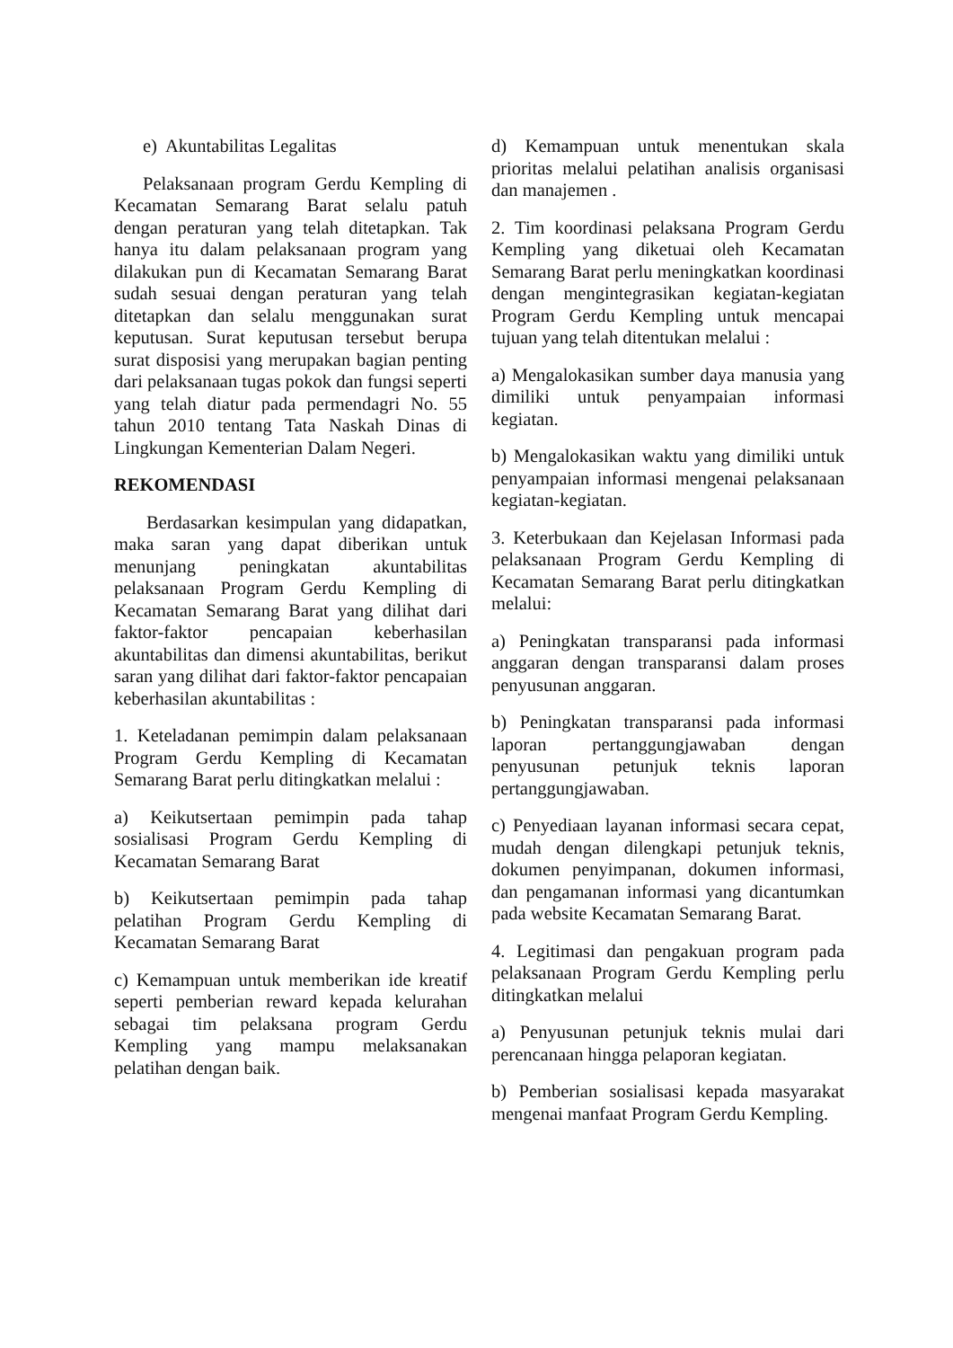e) Akuntabilitas Legalitas
Pelaksanaan program Gerdu Kempling di Kecamatan Semarang Barat selalu patuh dengan peraturan yang telah ditetapkan. Tak hanya itu dalam pelaksanaan program yang dilakukan pun di Kecamatan Semarang Barat sudah sesuai dengan peraturan yang telah ditetapkan dan selalu menggunakan surat keputusan. Surat keputusan tersebut berupa surat disposisi yang merupakan bagian penting dari pelaksanaan tugas pokok dan fungsi seperti yang telah diatur pada permendagri No. 55 tahun 2010 tentang Tata Naskah Dinas di Lingkungan Kementerian Dalam Negeri.
REKOMENDASI
Berdasarkan kesimpulan yang didapatkan, maka saran yang dapat diberikan untuk menunjang peningkatan akuntabilitas pelaksanaan Program Gerdu Kempling di Kecamatan Semarang Barat yang dilihat dari faktor-faktor pencapaian keberhasilan akuntabilitas dan dimensi akuntabilitas, berikut saran yang dilihat dari faktor-faktor pencapaian keberhasilan akuntabilitas :
1. Keteladanan pemimpin dalam pelaksanaan Program Gerdu Kempling di Kecamatan Semarang Barat perlu ditingkatkan melalui :
a) Keikutsertaan pemimpin pada tahap sosialisasi Program Gerdu Kempling di Kecamatan Semarang Barat
b) Keikutsertaan pemimpin pada tahap pelatihan Program Gerdu Kempling di Kecamatan Semarang Barat
c) Kemampuan untuk memberikan ide kreatif seperti pemberian reward kepada kelurahan sebagai tim pelaksana program Gerdu Kempling yang mampu melaksanakan pelatihan dengan baik.
d) Kemampuan untuk menentukan skala prioritas melalui pelatihan analisis organisasi dan manajemen .
2. Tim koordinasi pelaksana Program Gerdu Kempling yang diketuai oleh Kecamatan Semarang Barat perlu meningkatkan koordinasi dengan mengintegrasikan kegiatan-kegiatan Program Gerdu Kempling untuk mencapai tujuan yang telah ditentukan melalui :
a) Mengalokasikan sumber daya manusia yang dimiliki untuk penyampaian informasi kegiatan.
b) Mengalokasikan waktu yang dimiliki untuk penyampaian informasi mengenai pelaksanaan kegiatan-kegiatan.
3. Keterbukaan dan Kejelasan Informasi pada pelaksanaan Program Gerdu Kempling di Kecamatan Semarang Barat perlu ditingkatkan melalui:
a) Peningkatan transparansi pada informasi anggaran dengan transparansi dalam proses penyusunan anggaran.
b) Peningkatan transparansi pada informasi laporan pertanggungjawaban dengan penyusunan petunjuk teknis laporan pertanggungjawaban.
c) Penyediaan layanan informasi secara cepat, mudah dengan dilengkapi petunjuk teknis, dokumen penyimpanan, dokumen informasi, dan pengamanan informasi yang dicantumkan pada website Kecamatan Semarang Barat.
4. Legitimasi dan pengakuan program pada pelaksanaan Program Gerdu Kempling perlu ditingkatkan melalui
a) Penyusunan petunjuk teknis mulai dari perencanaan hingga pelaporan kegiatan.
b) Pemberian sosialisasi kepada masyarakat mengenai manfaat Program Gerdu Kempling.